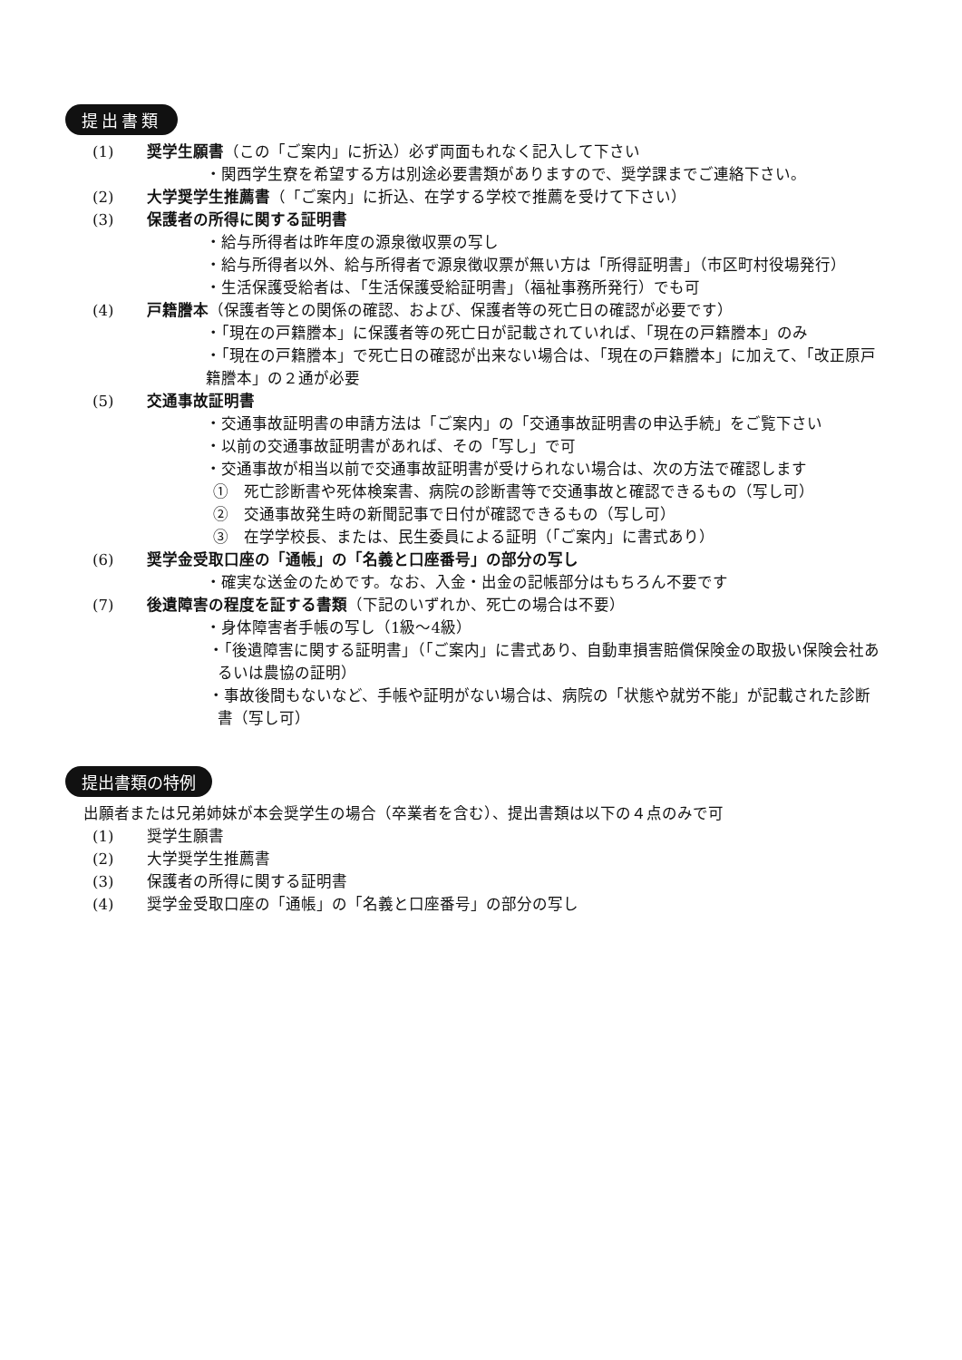提出書類
(1) 奨学生願書（この「ご案内」に折込）必ず両面もれなく記入して下さい
・関西学生寮を希望する方は別途必要書類がありますので、奨学課までご連絡下さい。
(2) 大学奨学生推薦書（「ご案内」に折込、在学する学校で推薦を受けて下さい）
(3) 保護者の所得に関する証明書
・給与所得者は昨年度の源泉徴収票の写し
・給与所得者以外、給与所得者で源泉徴収票が無い方は「所得証明書」（市区町村役場発行）
・生活保護受給者は、「生活保護受給証明書」（福祉事務所発行）でも可
(4) 戸籍謄本（保護者等との関係の確認、および、保護者等の死亡日の確認が必要です）
・「現在の戸籍謄本」に保護者等の死亡日が記載されていれば、「現在の戸籍謄本」のみ
・「現在の戸籍謄本」で死亡日の確認が出来ない場合は、「現在の戸籍謄本」に加えて、「改正原戸籍謄本」の２通が必要
(5) 交通事故証明書
・交通事故証明書の申請方法は「ご案内」の「交通事故証明書の申込手続」をご覧下さい
・以前の交通事故証明書があれば、その「写し」で可
・交通事故が相当以前で交通事故証明書が受けられない場合は、次の方法で確認します
①　死亡診断書や死体検案書、病院の診断書等で交通事故と確認できるもの（写し可）
②　交通事故発生時の新聞記事で日付が確認できるもの（写し可）
③　在学学校長、または、民生委員による証明（「ご案内」に書式あり）
(6) 奨学金受取口座の「通帳」の「名義と口座番号」の部分の写し
・確実な送金のためです。なお、入金・出金の記帳部分はもちろん不要です
(7) 後遺障害の程度を証する書類（下記のいずれか、死亡の場合は不要）
・身体障害者手帳の写し（1級～4級）
・「後遺障害に関する証明書」（「ご案内」に書式あり、自動車損害賠償保険金の取扱い保険会社あるいは農協の証明）
・事故後間もないなど、手帳や証明がない場合は、病院の「状態や就労不能」が記載された診断書（写し可）
提出書類の特例
出願者または兄弟姉妹が本会奨学生の場合（卒業者を含む）、提出書類は以下の４点のみで可
(1) 奨学生願書
(2) 大学奨学生推薦書
(3) 保護者の所得に関する証明書
(4) 奨学金受取口座の「通帳」の「名義と口座番号」の部分の写し